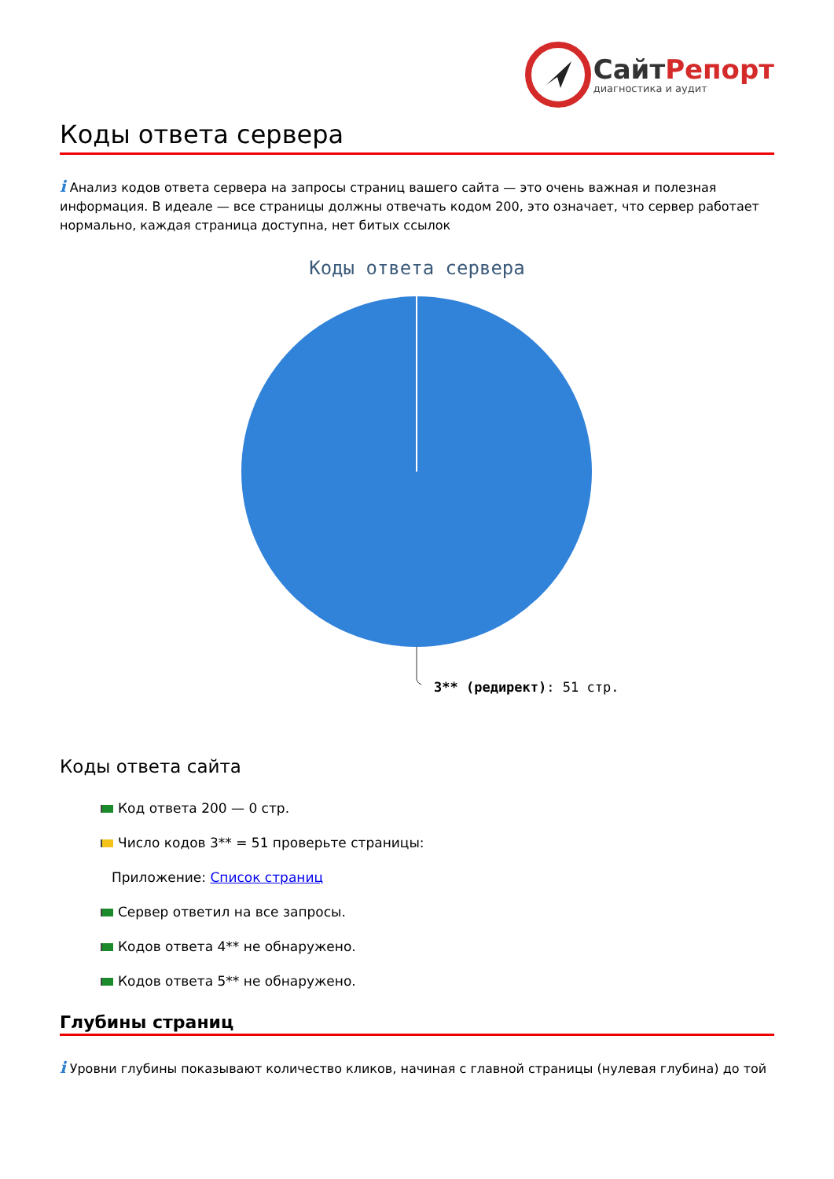СайтРепорт
диагностика и аудит
Коды ответа сервера
i Анализ кодов ответа сервера на запросы страниц вашего сайта — это очень важная и полезная информация. В идеале — все страницы должны отвечать кодом 200, это означает, что сервер работает нормально, каждая страница доступна, нет битых ссылок
Коды ответа сервера
3** (редирект): 51 стр.
Коды ответа сайта
Код ответа 200 — 0 стр.
Число кодов 3** = 51 проверьте страницы:
Приложение: Список страниц
Сервер ответил на все запросы.
Кодов ответа 4** не обнаружено.
Кодов ответа 5** не обнаружено.
Глубины страниц
i Уровни глубины показывают количество кликов, начиная с главной страницы (нулевая глубина) до той